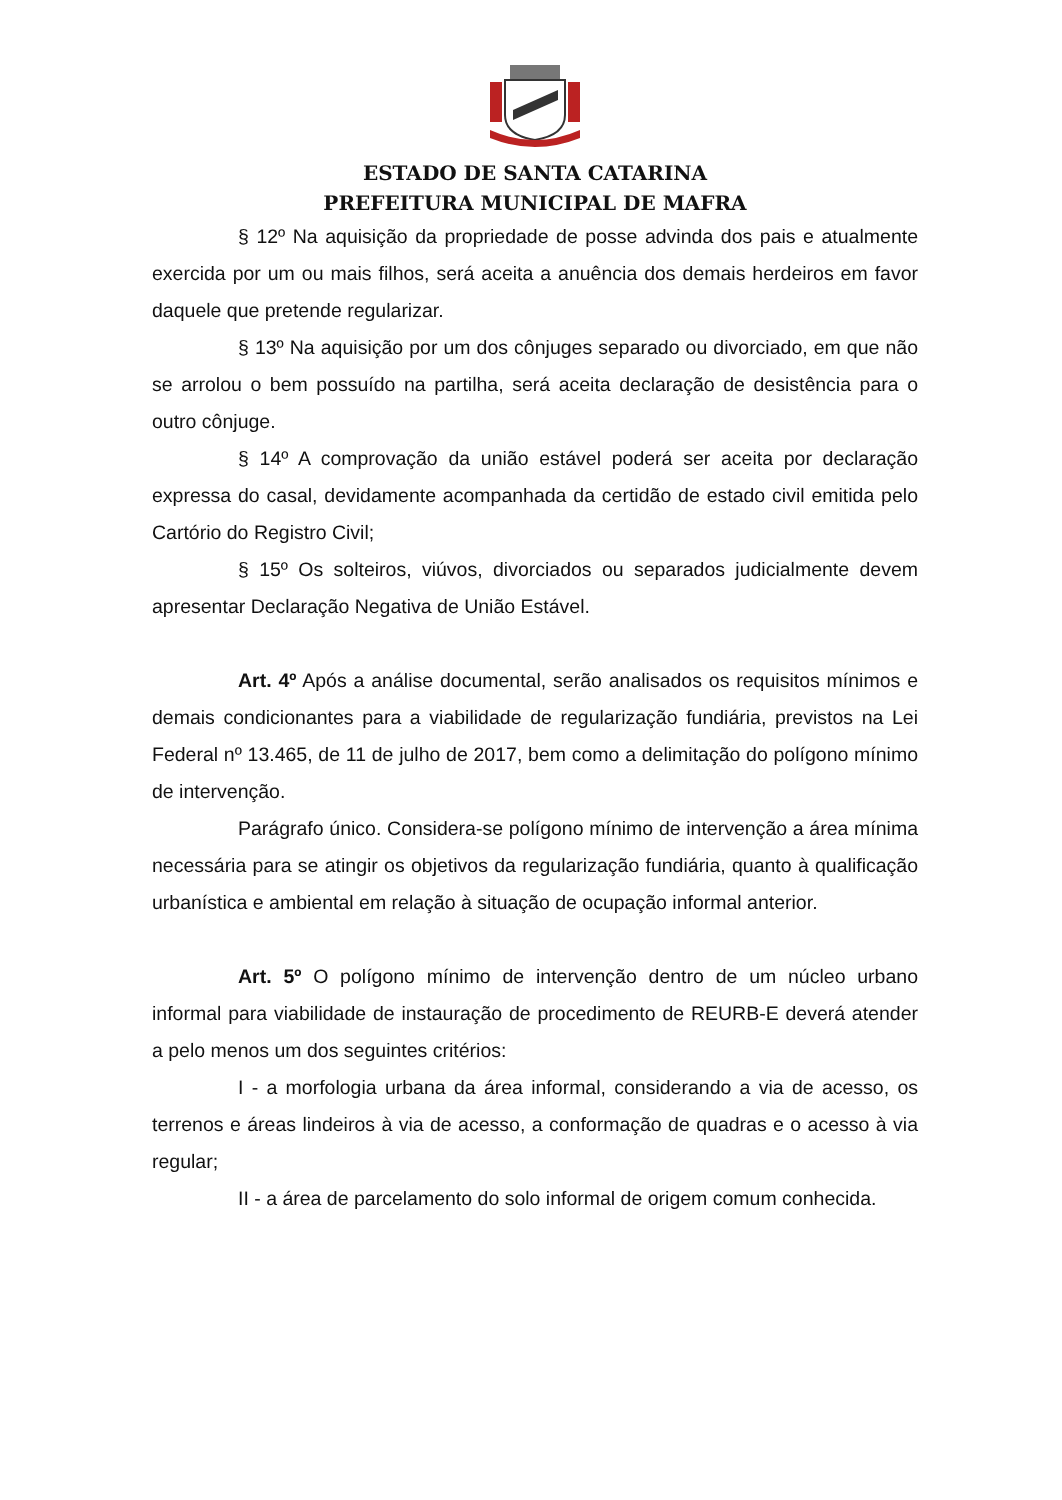ESTADO DE SANTA CATARINA
PREFEITURA MUNICIPAL DE MAFRA
§ 12º Na aquisição da propriedade de posse advinda dos pais e atualmente exercida por um ou mais filhos, será aceita a anuência dos demais herdeiros em favor daquele que pretende regularizar.
§ 13º Na aquisição por um dos cônjuges separado ou divorciado, em que não se arrolou o bem possuído na partilha, será aceita declaração de desistência para o outro cônjuge.
§ 14º A comprovação da união estável poderá ser aceita por declaração expressa do casal, devidamente acompanhada da certidão de estado civil emitida pelo Cartório do Registro Civil;
§ 15º Os solteiros, viúvos, divorciados ou separados judicialmente devem apresentar Declaração Negativa de União Estável.
Art. 4º Após a análise documental, serão analisados os requisitos mínimos e demais condicionantes para a viabilidade de regularização fundiária, previstos na Lei Federal nº 13.465, de 11 de julho de 2017, bem como a delimitação do polígono mínimo de intervenção.
Parágrafo único. Considera-se polígono mínimo de intervenção a área mínima necessária para se atingir os objetivos da regularização fundiária, quanto à qualificação urbanística e ambiental em relação à situação de ocupação informal anterior.
Art. 5º O polígono mínimo de intervenção dentro de um núcleo urbano informal para viabilidade de instauração de procedimento de REURB-E deverá atender a pelo menos um dos seguintes critérios:
I - a morfologia urbana da área informal, considerando a via de acesso, os terrenos e áreas lindeiros à via de acesso, a conformação de quadras e o acesso à via regular;
II - a área de parcelamento do solo informal de origem comum conhecida.